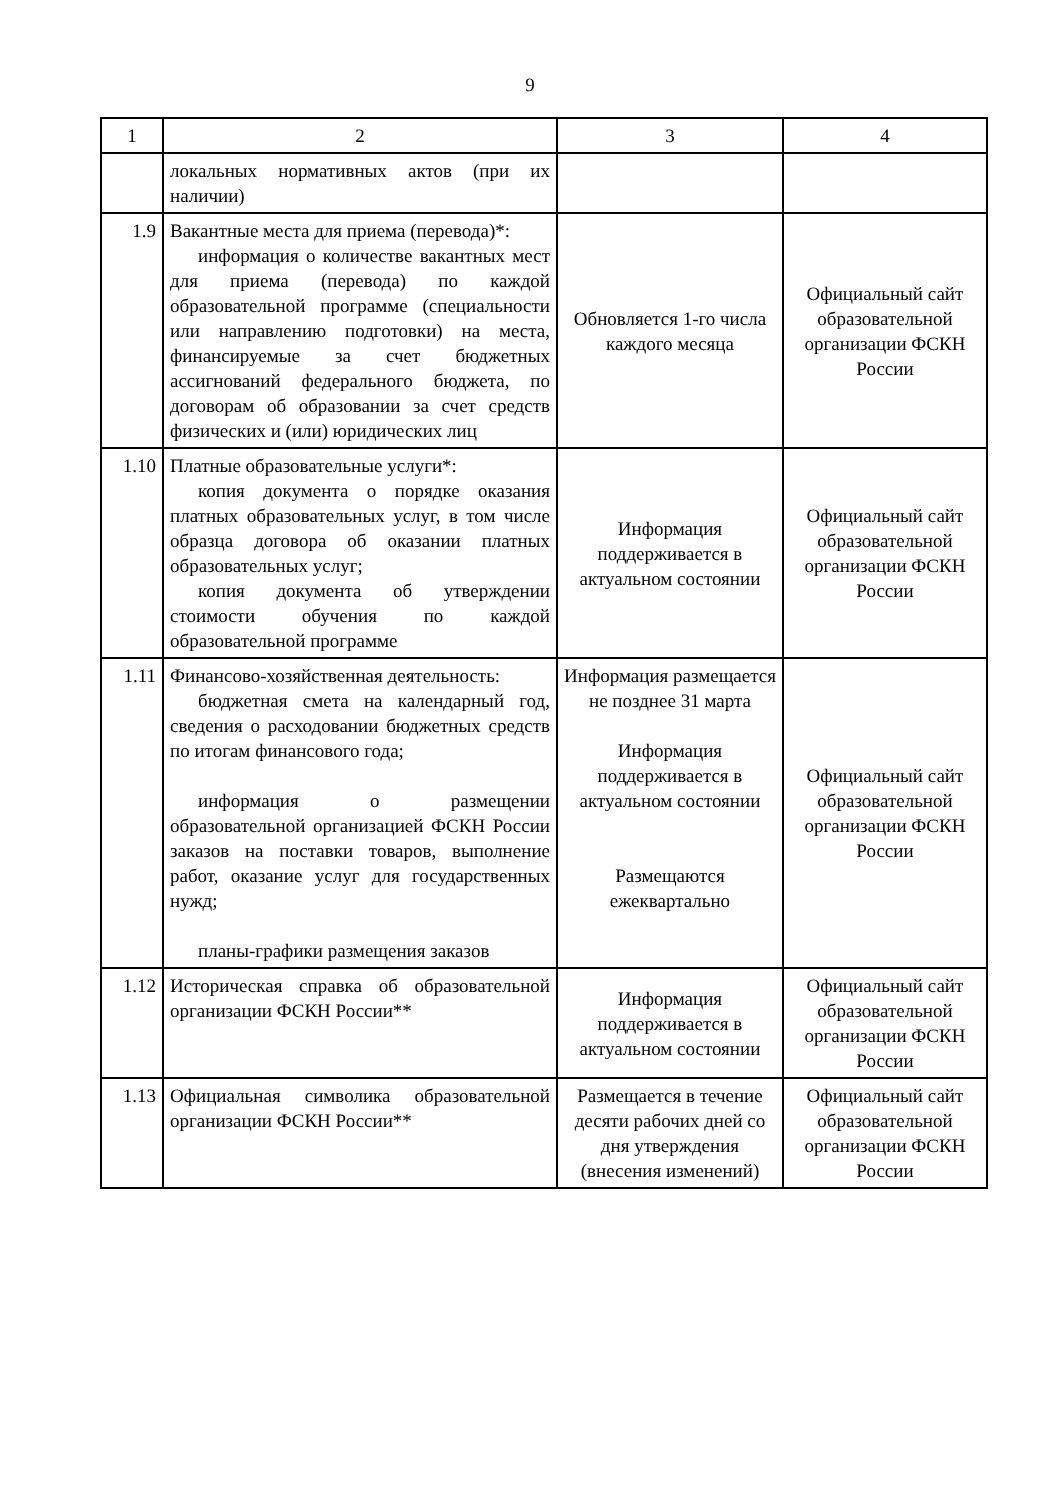9
| 1 | 2 | 3 | 4 |
| | локальных нормативных актов (при их наличии) | | |
| 1.9 | Вакантные места для приема (перевода)*: информация о количестве вакантных мест для приема (перевода) по каждой образовательной программе (специальности или направлению подготовки) на места, финансируемые за счет бюджетных ассигнований федерального бюджета, по договорам об образовании за счет средств физических и (или) юридических лиц | Обновляется 1-го числа каждого месяца | Официальный сайт образовательной организации ФСКН России |
| 1.10 | Платные образовательные услуги*: копия документа о порядке оказания платных образовательных услуг, в том числе образца договора об оказании платных образовательных услуг; копия документа об утверждении стоимости обучения по каждой образовательной программе | Информация поддерживается в актуальном состоянии | Официальный сайт образовательной организации ФСКН России |
| 1.11 | Финансово-хозяйственная деятельность: бюджетная смета на календарный год, сведения о расходовании бюджетных средств по итогам финансового года; информация о размещении образовательной организацией ФСКН России заказов на поставки товаров, выполнение работ, оказание услуг для государственных нужд; планы-графики размещения заказов | Информация размещается не позднее 31 марта Информация поддерживается в актуальном состоянии Размещаются ежеквартально | Официальный сайт образовательной организации ФСКН России |
| 1.12 | Историческая справка об образовательной организации ФСКН России** | Информация поддерживается в актуальном состоянии | Официальный сайт образовательной организации ФСКН России |
| 1.13 | Официальная символика образовательной организации ФСКН России** | Размещается в течение десяти рабочих дней со дня утверждения (внесения изменений) | Официальный сайт образовательной организации ФСКН России |